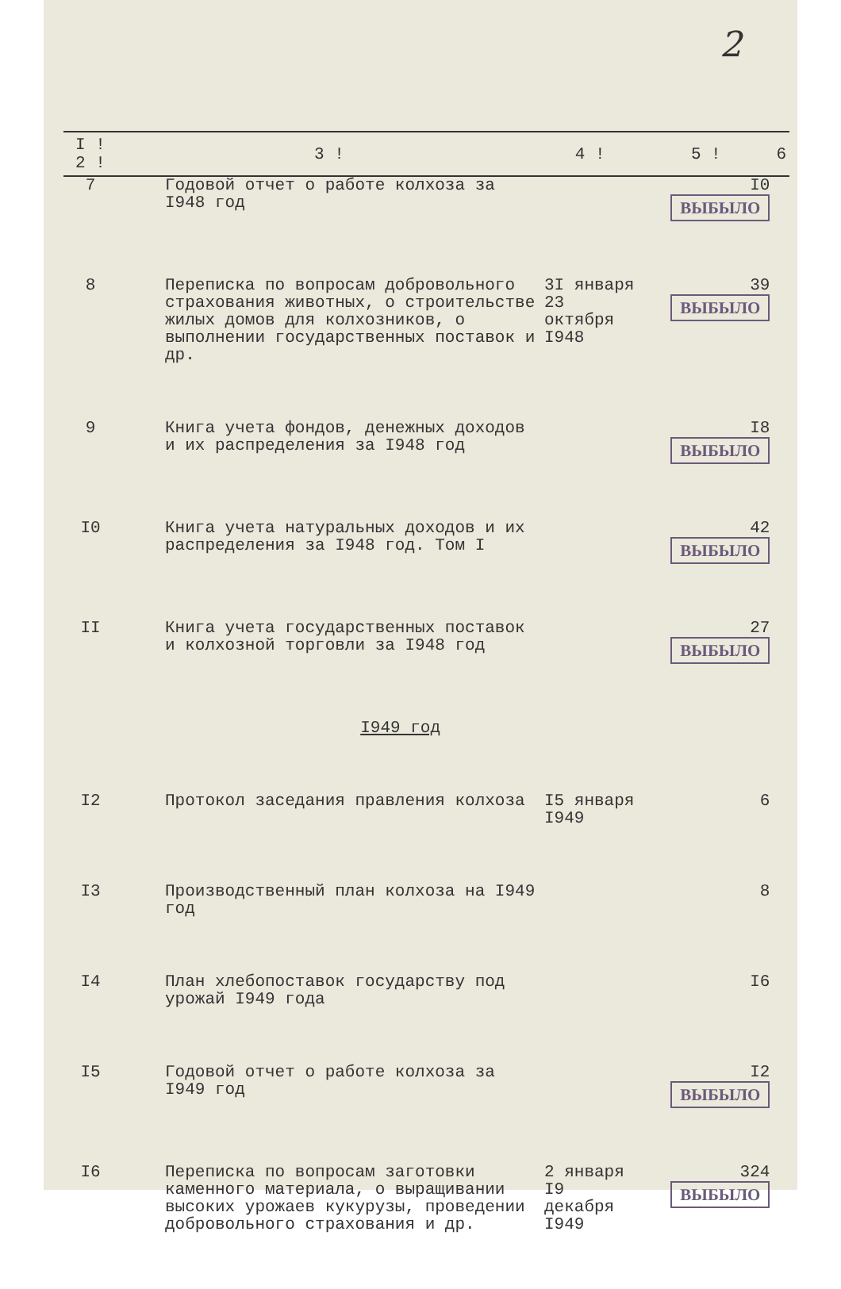2
| I ! 2 ! | 3 ! | 4 ! | 5 ! | 6 |
| --- | --- | --- | --- | --- |
| 7 | Годовой отчет о работе колхоза за I948 год | | I0 ВЫБЫЛО | |
| 8 | Переписка по вопросам добровольного страхования животных, о строительстве жилых домов для колхозников, о выполнении государственных поставок и др. | 3I января 23 октября I948 | 39 ВЫБЫЛО | |
| 9 | Книга учета фондов, денежных доходов и их распределения за I948 год | | I8 ВЫБЫЛО | |
| I0 | Книга учета натуральных доходов и их распределения за I948 год. Том I | | 42 ВЫБЫЛО | |
| II | Книга учета государственных поставок и колхозной торговли за I948 год | | 27 ВЫБЫЛО | |
| | I949 год | | | |
| I2 | Протокол заседания правления колхоза | I5 января I949 | 6 | |
| I3 | Производственный план колхоза на I949 год | | 8 | |
| I4 | План хлебопоставок государству под урожай I949 года | | I6 | |
| I5 | Годовой отчет о работе колхоза за I949 год | | I2 ВЫБЫЛО | |
| I6 | Переписка по вопросам заготовки каменного материала, о выращивании высоких урожаев кукурузы, проведении добровольного страхования и др. | 2 января I9 декабря I949 | 324 ВЫБЫЛО | |